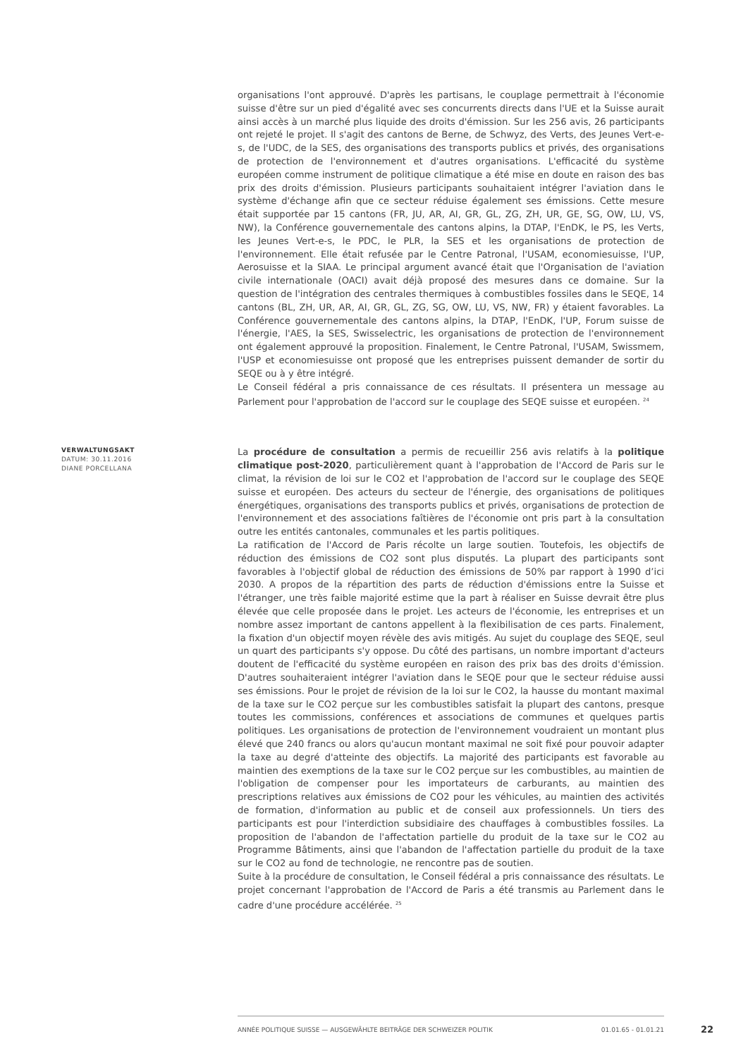organisations l'ont approuvé. D'après les partisans, le couplage permettrait à l'économie suisse d'être sur un pied d'égalité avec ses concurrents directs dans l'UE et la Suisse aurait ainsi accès à un marché plus liquide des droits d'émission. Sur les 256 avis, 26 participants ont rejeté le projet. Il s'agit des cantons de Berne, de Schwyz, des Verts, des Jeunes Vert-e-s, de l'UDC, de la SES, des organisations des transports publics et privés, des organisations de protection de l'environnement et d'autres organisations. L'efficacité du système européen comme instrument de politique climatique a été mise en doute en raison des bas prix des droits d'émission. Plusieurs participants souhaitaient intégrer l'aviation dans le système d'échange afin que ce secteur réduise également ses émissions. Cette mesure était supportée par 15 cantons (FR, JU, AR, AI, GR, GL, ZG, ZH, UR, GE, SG, OW, LU, VS, NW), la Conférence gouvernementale des cantons alpins, la DTAP, l'EnDK, le PS, les Verts, les Jeunes Vert-e-s, le PDC, le PLR, la SES et les organisations de protection de l'environnement. Elle était refusée par le Centre Patronal, l'USAM, economiesuisse, l'UP, Aerosuisse et la SIAA. Le principal argument avancé était que l'Organisation de l'aviation civile internationale (OACI) avait déjà proposé des mesures dans ce domaine. Sur la question de l'intégration des centrales thermiques à combustibles fossiles dans le SEQE, 14 cantons (BL, ZH, UR, AR, AI, GR, GL, ZG, SG, OW, LU, VS, NW, FR) y étaient favorables. La Conférence gouvernementale des cantons alpins, la DTAP, l'EnDK, l'UP, Forum suisse de l'énergie, l'AES, la SES, Swisselectric, les organisations de protection de l'environnement ont également approuvé la proposition. Finalement, le Centre Patronal, l'USAM, Swissmem, l'USP et economiesuisse ont proposé que les entreprises puissent demander de sortir du SEQE ou à y être intégré.
Le Conseil fédéral a pris connaissance de ces résultats. Il présentera un message au Parlement pour l'approbation de l'accord sur le couplage des SEQE suisse et européen. <sup>24</sup>
VERWALTUNGSAKT
DATUM: 30.11.2016
DIANE PORCELLANA
La procédure de consultation a permis de recueillir 256 avis relatifs à la politique climatique post-2020, particulièrement quant à l'approbation de l'Accord de Paris sur le climat, la révision de loi sur le CO2 et l'approbation de l'accord sur le couplage des SEQE suisse et européen. Des acteurs du secteur de l'énergie, des organisations de politiques énergétiques, organisations des transports publics et privés, organisations de protection de l'environnement et des associations faîtières de l'économie ont pris part à la consultation outre les entités cantonales, communales et les partis politiques.
La ratification de l'Accord de Paris récolte un large soutien. Toutefois, les objectifs de réduction des émissions de CO2 sont plus disputés. La plupart des participants sont favorables à l'objectif global de réduction des émissions de 50% par rapport à 1990 d’ici 2030. A propos de la répartition des parts de réduction d'émissions entre la Suisse et l'étranger, une très faible majorité estime que la part à réaliser en Suisse devrait être plus élevée que celle proposée dans le projet. Les acteurs de l'économie, les entreprises et un nombre assez important de cantons appellent à la flexibilisation de ces parts. Finalement, la fixation d'un objectif moyen révèle des avis mitigés. Au sujet du couplage des SEQE, seul un quart des participants s'y oppose. Du côté des partisans, un nombre important d'acteurs doutent de l'efficacité du système européen en raison des prix bas des droits d'émission. D'autres souhaiteraient intégrer l'aviation dans le SEQE pour que le secteur réduise aussi ses émissions. Pour le projet de révision de la loi sur le CO2, la hausse du montant maximal de la taxe sur le CO2 perçue sur les combustibles satisfait la plupart des cantons, presque toutes les commissions, conférences et associations de communes et quelques partis politiques. Les organisations de protection de l'environnement voudraient un montant plus élevé que 240 francs ou alors qu'aucun montant maximal ne soit fixé pour pouvoir adapter la taxe au degré d'atteinte des objectifs. La majorité des participants est favorable au maintien des exemptions de la taxe sur le CO2 perçue sur les combustibles, au maintien de l'obligation de compenser pour les importateurs de carburants, au maintien des prescriptions relatives aux émissions de CO2 pour les véhicules, au maintien des activités de formation, d'information au public et de conseil aux professionnels. Un tiers des participants est pour l'interdiction subsidiaire des chauffages à combustibles fossiles. La proposition de l'abandon de l'affectation partielle du produit de la taxe sur le CO2 au Programme Bâtiments, ainsi que l'abandon de l'affectation partielle du produit de la taxe sur le CO2 au fond de technologie, ne rencontre pas de soutien.
Suite à la procédure de consultation, le Conseil fédéral a pris connaissance des résultats. Le projet concernant l'approbation de l'Accord de Paris a été transmis au Parlement dans le cadre d'une procédure accélérée. <sup>25</sup>
ANNÉE POLITIQUE SUISSE — AUSGEWÄHLTE BEITRÄGE DER SCHWEIZER POLITIK 01.01.65 - 01.01.21
22